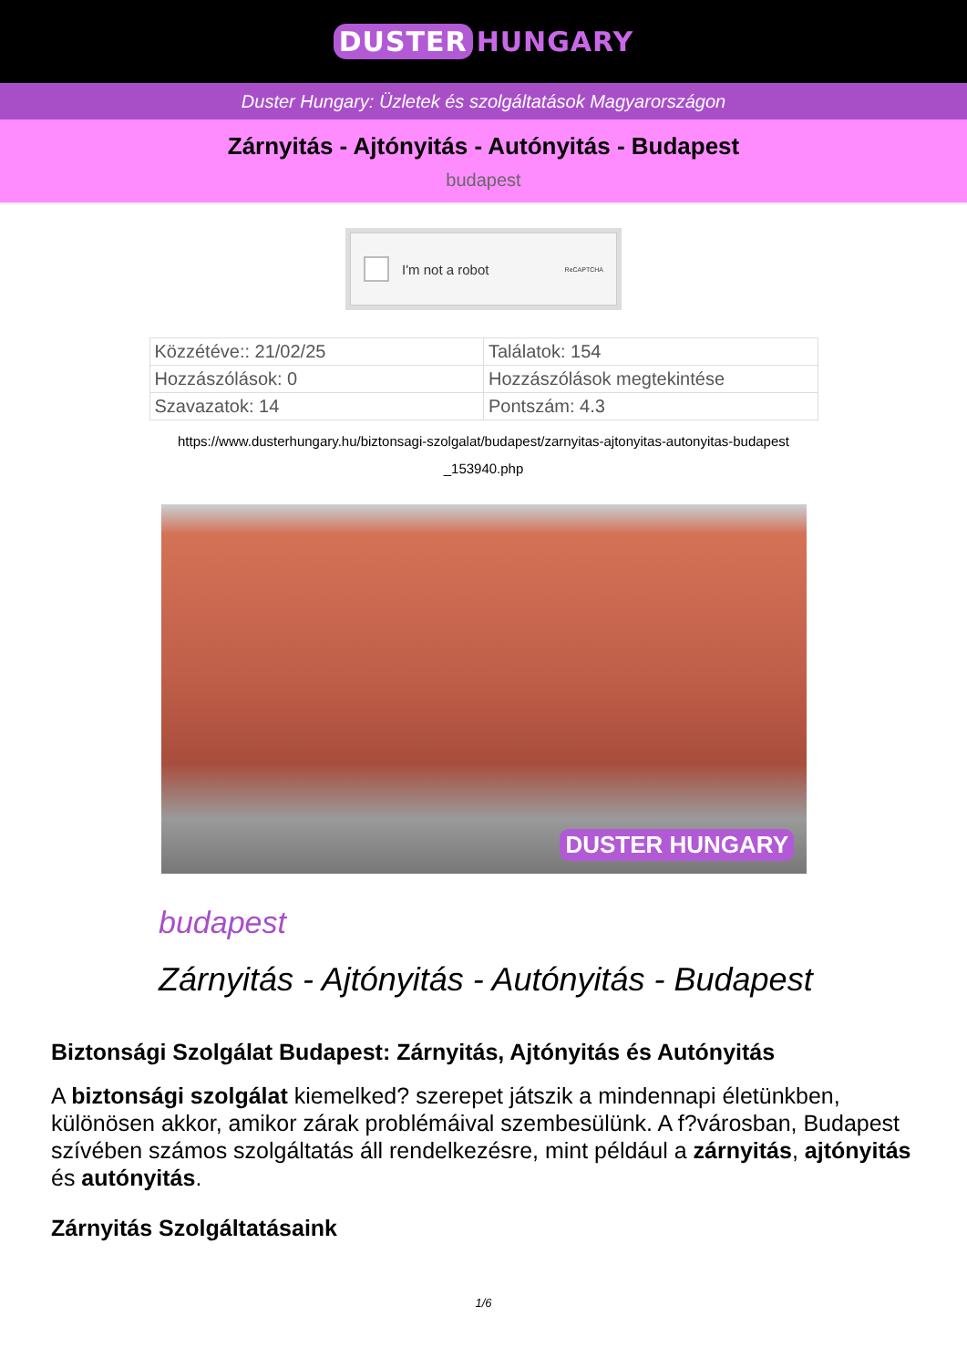DUSTER HUNGARY
Duster Hungary: Üzletek és szolgáltatások Magyarországon
Zárnyitás - Ajtónyitás - Autónyitás - Budapest
budapest
I'm not a robot ReCAPTCHA
| Közzétéve:: 21/02/25 | Találatok: 154 |
| Hozzászólások: 0 | Hozzászólások megtekintése |
| Szavazatok: 14 | Pontszám: 4.3 |
https://www.dusterhungary.hu/biztonsagi-szolgalat/budapest/zarnyitas-ajtonyitas-autonyitas-budapest
_153940.php
DUSTER HUNGARY
budapest
Zárnyitás - Ajtónyitás - Autónyitás - Budapest
Biztonsági Szolgálat Budapest: Zárnyitás, Ajtónyitás és Autónyitás
A biztonsági szolgálat kiemelked? szerepet játszik a mindennapi életünkben, különösen akkor, amikor zárak problémáival szembesülünk. A f?városban, Budapest szívében számos szolgáltatás áll rendelkezésre, mint például a zárnyitás, ajtónyitás és autónyitás.
Zárnyitás Szolgáltatásaink
1/6